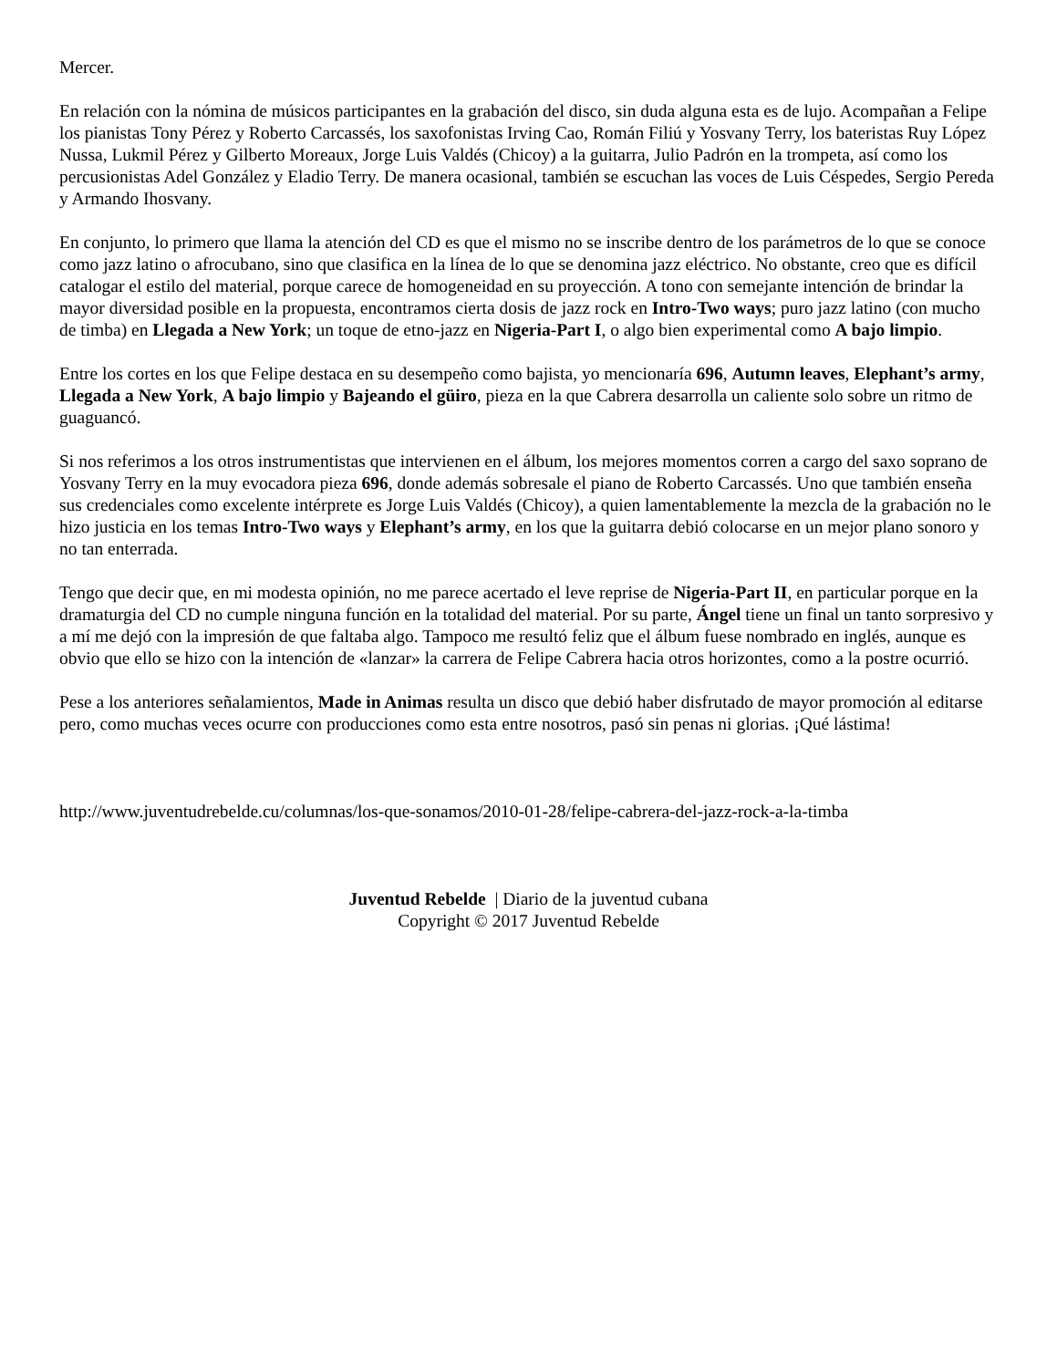Mercer.
En relación con la nómina de músicos participantes en la grabación del disco, sin duda alguna esta es de lujo. Acompañan a Felipe los pianistas Tony Pérez y Roberto Carcassés, los saxofonistas Irving Cao, Román Filiú y Yosvany Terry, los bateristas Ruy López Nussa, Lukmil Pérez y Gilberto Moreaux, Jorge Luis Valdés (Chicoy) a la guitarra, Julio Padrón en la trompeta, así como los percusionistas Adel González y Eladio Terry. De manera ocasional, también se escuchan las voces de Luis Céspedes, Sergio Pereda y Armando Ihosvany.
En conjunto, lo primero que llama la atención del CD es que el mismo no se inscribe dentro de los parámetros de lo que se conoce como jazz latino o afrocubano, sino que clasifica en la línea de lo que se denomina jazz eléctrico. No obstante, creo que es difícil catalogar el estilo del material, porque carece de homogeneidad en su proyección. A tono con semejante intención de brindar la mayor diversidad posible en la propuesta, encontramos cierta dosis de jazz rock en Intro-Two ways; puro jazz latino (con mucho de timba) en Llegada a New York; un toque de etno-jazz en Nigeria-Part I, o algo bien experimental como A bajo limpio.
Entre los cortes en los que Felipe destaca en su desempeño como bajista, yo mencionaría 696, Autumn leaves, Elephant’s army, Llegada a New York, A bajo limpio y Bajeando el güiro, pieza en la que Cabrera desarrolla un caliente solo sobre un ritmo de guaguancó.
Si nos referimos a los otros instrumentistas que intervienen en el álbum, los mejores momentos corren a cargo del saxo soprano de Yosvany Terry en la muy evocadora pieza 696, donde además sobresale el piano de Roberto Carcassés. Uno que también enseña sus credenciales como excelente intérprete es Jorge Luis Valdés (Chicoy), a quien lamentablemente la mezcla de la grabación no le hizo justicia en los temas Intro-Two ways y Elephant’s army, en los que la guitarra debió colocarse en un mejor plano sonoro y no tan enterrada.
Tengo que decir que, en mi modesta opinión, no me parece acertado el leve reprise de Nigeria-Part II, en particular porque en la dramaturgia del CD no cumple ninguna función en la totalidad del material. Por su parte, Ángel tiene un final un tanto sorpresivo y a mí me dejó con la impresión de que faltaba algo. Tampoco me resultó feliz que el álbum fuese nombrado en inglés, aunque es obvio que ello se hizo con la intención de «lanzar» la carrera de Felipe Cabrera hacia otros horizontes, como a la postre ocurrió.
Pese a los anteriores señalamientos, Made in Animas resulta un disco que debió haber disfrutado de mayor promoción al editarse pero, como muchas veces ocurre con producciones como esta entre nosotros, pasó sin penas ni glorias. ¡Qué lástima!
http://www.juventudrebelde.cu/columnas/los-que-sonamos/2010-01-28/felipe-cabrera-del-jazz-rock-a-la-timba
Juventud Rebelde | Diario de la juventud cubana
Copyright © 2017 Juventud Rebelde